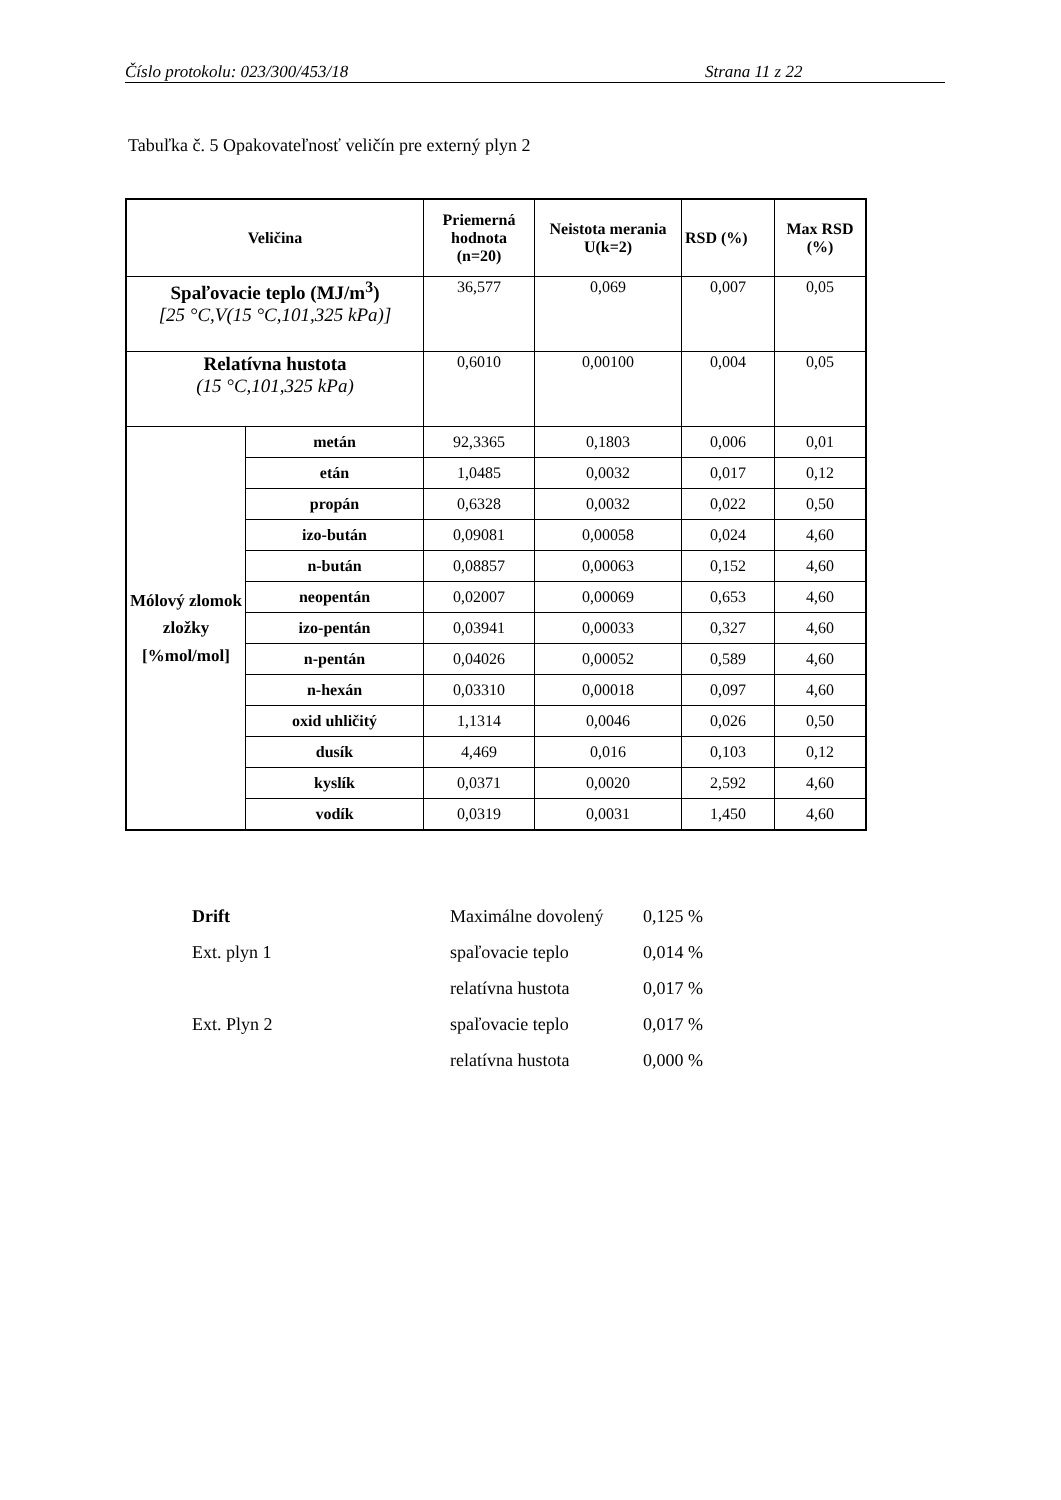Číslo protokolu: 023/300/453/18 Strana 11 z 22
Tabuľka č. 5 Opakovateľnosť veličín pre externý plyn 2
| Veličina | | Priemerná hodnota (n=20) | Neistota merania U(k=2) | RSD (%) | Max RSD (%) |
| --- | --- | --- | --- | --- | --- |
| Spaľovacie teplo (MJ/m<sup>3</sup>) [25 °C,V(15 °C,101,325 kPa)] | | 36,577 | 0,069 | 0,007 | 0,05 |
| Relatívna hustota (15 °C,101,325 kPa) | | 0,6010 | 0,00100 | 0,004 | 0,05 |
| Mólový zlomok zložky [%mol/mol] | metán | 92,3365 | 0,1803 | 0,006 | 0,01 |
| | etán | 1,0485 | 0,0032 | 0,017 | 0,12 |
| | propán | 0,6328 | 0,0032 | 0,022 | 0,50 |
| | izo-bután | 0,09081 | 0,00058 | 0,024 | 4,60 |
| | n-bután | 0,08857 | 0,00063 | 0,152 | 4,60 |
| | neopentán | 0,02007 | 0,00069 | 0,653 | 4,60 |
| | izo-pentán | 0,03941 | 0,00033 | 0,327 | 4,60 |
| | n-pentán | 0,04026 | 0,00052 | 0,589 | 4,60 |
| | n-hexán | 0,03310 | 0,00018 | 0,097 | 4,60 |
| | oxid uhličitý | 1,1314 | 0,0046 | 0,026 | 0,50 |
| | dusík | 4,469 | 0,016 | 0,103 | 0,12 |
| | kyslík | 0,0371 | 0,0020 | 2,592 | 4,60 |
| | vodík | 0,0319 | 0,0031 | 1,450 | 4,60 |
Drift Maximálne dovolený 0,125 %
Ext. plyn 1 spaľovacie teplo 0,014 %
relatívna hustota 0,017 %
Ext. Plyn 2 spaľovacie teplo 0,017 %
relatívna hustota 0,000 %